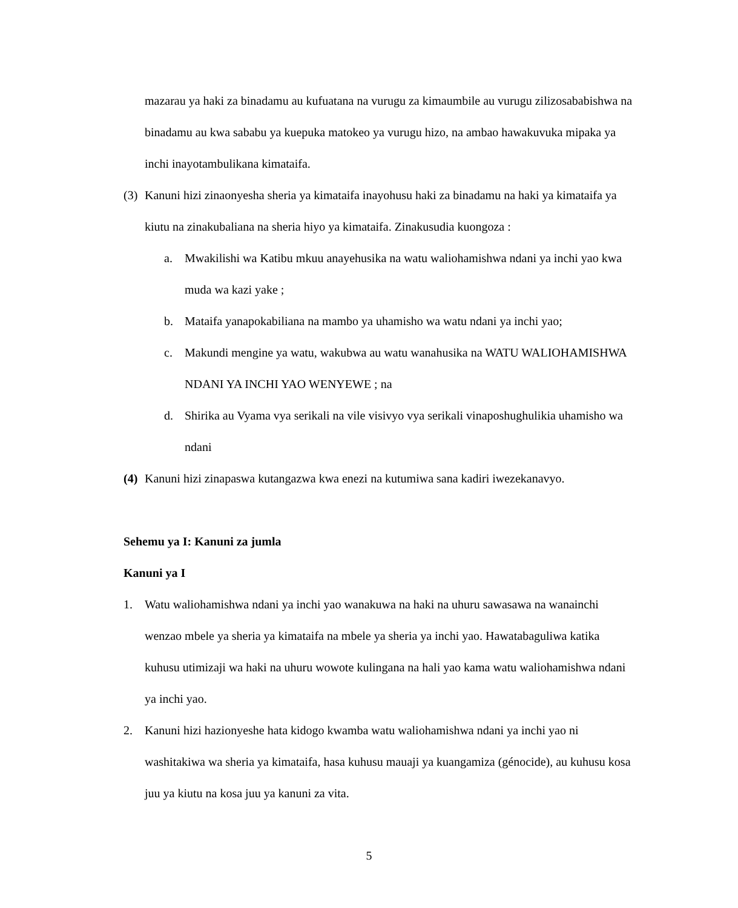mazarau ya haki za binadamu au kufuatana na vurugu za kimaumbile au vurugu zilizosababishwa na binadamu au kwa sababu ya kuepuka matokeo ya vurugu hizo, na ambao hawakuvuka mipaka ya inchi inayotambulikana kimataifa.
(3)
Kanuni hizi zinaonyesha sheria ya kimataifa inayohusu haki za binadamu na haki ya kimataifa ya kiutu na zinakubaliana na sheria hiyo ya kimataifa. Zinakusudia kuongoza :
a. Mwakilishi wa Katibu mkuu anayehusika na watu waliohamishwa ndani ya inchi yao kwa muda wa kazi yake ;
b. Mataifa yanapokabiliana na mambo ya uhamisho wa watu ndani ya inchi yao;
c. Makundi mengine ya watu, wakubwa au watu wanahusika na WATU WALIOHAMISHWA NDANI YA INCHI YAO WENYEWE ; na
d. Shirika au Vyama vya serikali na vile visivyo vya serikali vinaposhughulikia uhamisho wa ndani
(4)
Kanuni hizi zinapaswa kutangazwa kwa enezi na kutumiwa sana kadiri iwezekanavyo.
Sehemu ya I: Kanuni za jumla
Kanuni ya I
1. Watu waliohamishwa ndani ya inchi yao wanakuwa na haki na uhuru sawasawa na wanainchi wenzao mbele ya sheria ya kimataifa na mbele ya sheria ya inchi yao. Hawatabaguliwa katika kuhusu utimizaji wa haki na uhuru wowote kulingana na hali yao kama watu waliohamishwa ndani ya inchi yao.
2. Kanuni hizi hazionyeshe hata kidogo kwamba watu waliohamishwa ndani ya inchi yao ni washitakiwa wa sheria ya kimataifa, hasa kuhusu mauaji ya kuangamiza (génocide), au kuhusu kosa juu ya kiutu na kosa juu ya kanuni za vita.
5